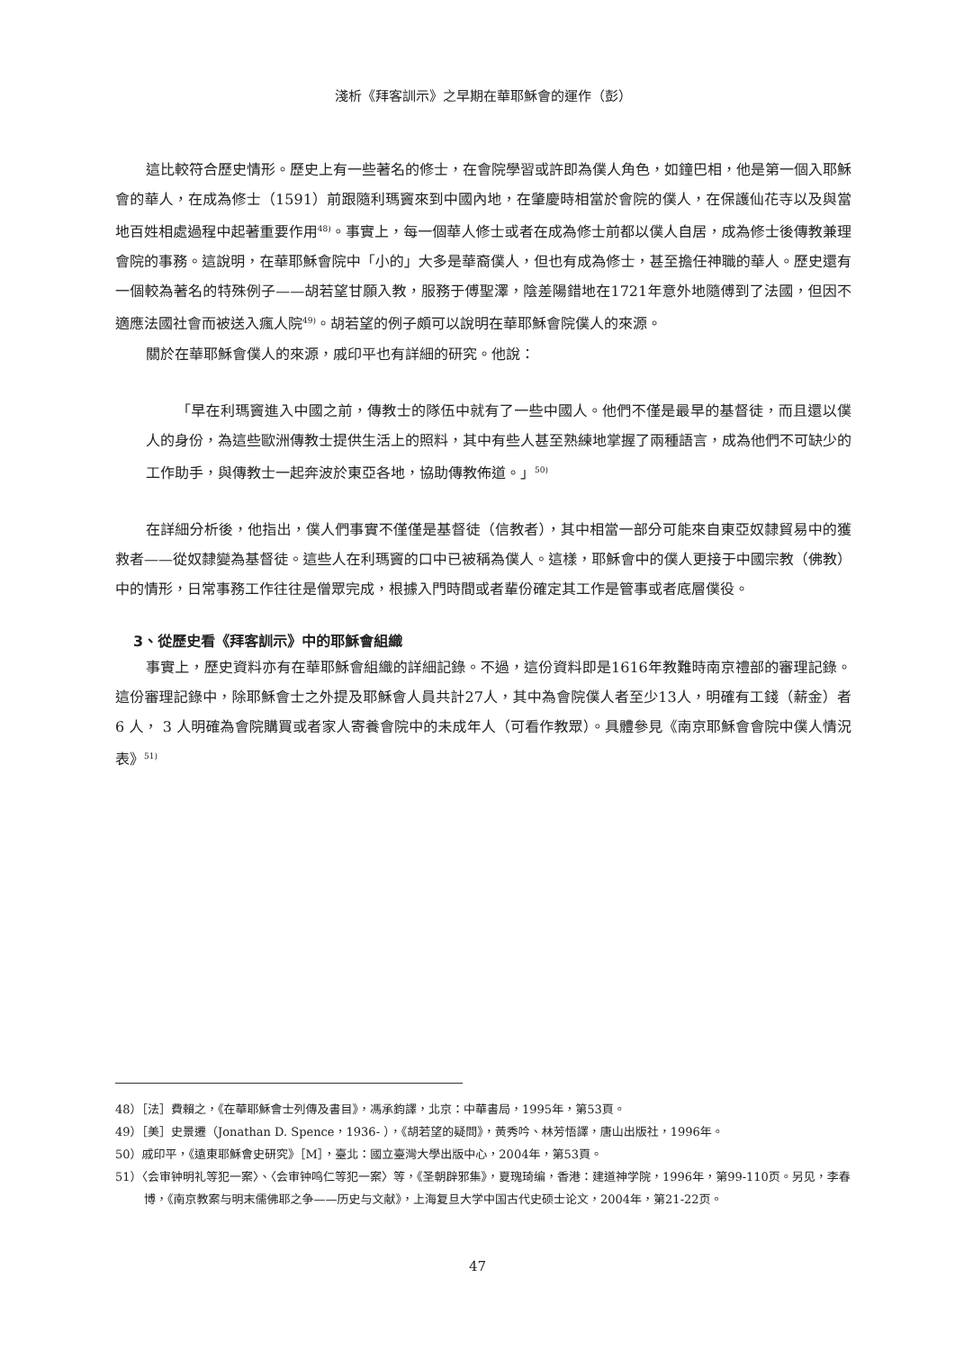淺析《拜客訓示》之早期在華耶穌會的運作（彭）
這比較符合歷史情形。歷史上有一些著名的修士，在會院學習或許即為僕人角色，如鐘巴相，他是第一個入耶穌會的華人，在成為修士（1591）前跟隨利瑪竇來到中國內地，在肇慶時相當於會院的僕人，在保護仙花寺以及與當地百姓相處過程中起著重要作用<sup>48)</sup>。事實上，每一個華人修士或者在成為修士前都以僕人自居，成為修士後傳教兼理會院的事務。這說明，在華耶穌會院中「小的」大多是華裔僕人，但也有成為修士，甚至擔任神職的華人。歷史還有一個較為著名的特殊例子——胡若望甘願入教，服務于傅聖澤，陰差陽錯地在1721年意外地隨傅到了法國，但因不適應法國社會而被送入瘋人院<sup>49)</sup>。胡若望的例子頗可以說明在華耶穌會院僕人的來源。
關於在華耶穌會僕人的來源，戚印平也有詳細的研究。他說：
「早在利瑪竇進入中國之前，傳教士的隊伍中就有了一些中國人。他們不僅是最早的基督徒，而且還以僕人的身份，為這些歐洲傳教士提供生活上的照料，其中有些人甚至熟練地掌握了兩種語言，成為他們不可缺少的工作助手，與傳教士一起奔波於東亞各地，協助傳教佈道。」<sup>50)</sup>
在詳細分析後，他指出，僕人們事實不僅僅是基督徒（信教者），其中相當一部分可能來自東亞奴隸貿易中的獲救者——從奴隸變為基督徒。這些人在利瑪竇的口中已被稱為僕人。這樣，耶穌會中的僕人更接于中國宗教（佛教）中的情形，日常事務工作往往是僧眾完成，根據入門時間或者輩份確定其工作是管事或者底層僕役。
3、從歷史看《拜客訓示》中的耶穌會組織
事實上，歷史資料亦有在華耶穌會組織的詳細記錄。不過，這份資料即是1616年教難時南京禮部的審理記錄。這份審理記錄中，除耶穌會士之外提及耶穌會人員共計27人，其中為會院僕人者至少13人，明確有工錢（薪金）者 6 人， 3 人明確為會院購買或者家人寄養會院中的未成年人（可看作教眾）。具體參見《南京耶穌會會院中僕人情況表》<sup>51)</sup>
48）［法］費賴之，《在華耶穌會士列傳及書目》，馮承鈞譯，北京：中華書局，1995年，第53頁。
49）［美］史景遷（Jonathan D. Spence，1936- ），《胡若望的疑問》，黃秀吟、林芳悟譯，唐山出版社，1996年。
50）戚印平，《遠東耶穌會史研究》［M］，臺北：國立臺灣大學出版中心，2004年，第53頁。
51）〈会审钟明礼等犯一案〉、〈会审钟鸣仁等犯一案〉等，《圣朝辟邪集》，夏瑰琦编，香港：建道神学院，1996年，第99-110页。另见，李春博，《南京教案与明末儒佛耶之争——历史与文献》，上海复旦大学中国古代史硕士论文，2004年，第21-22页。
47